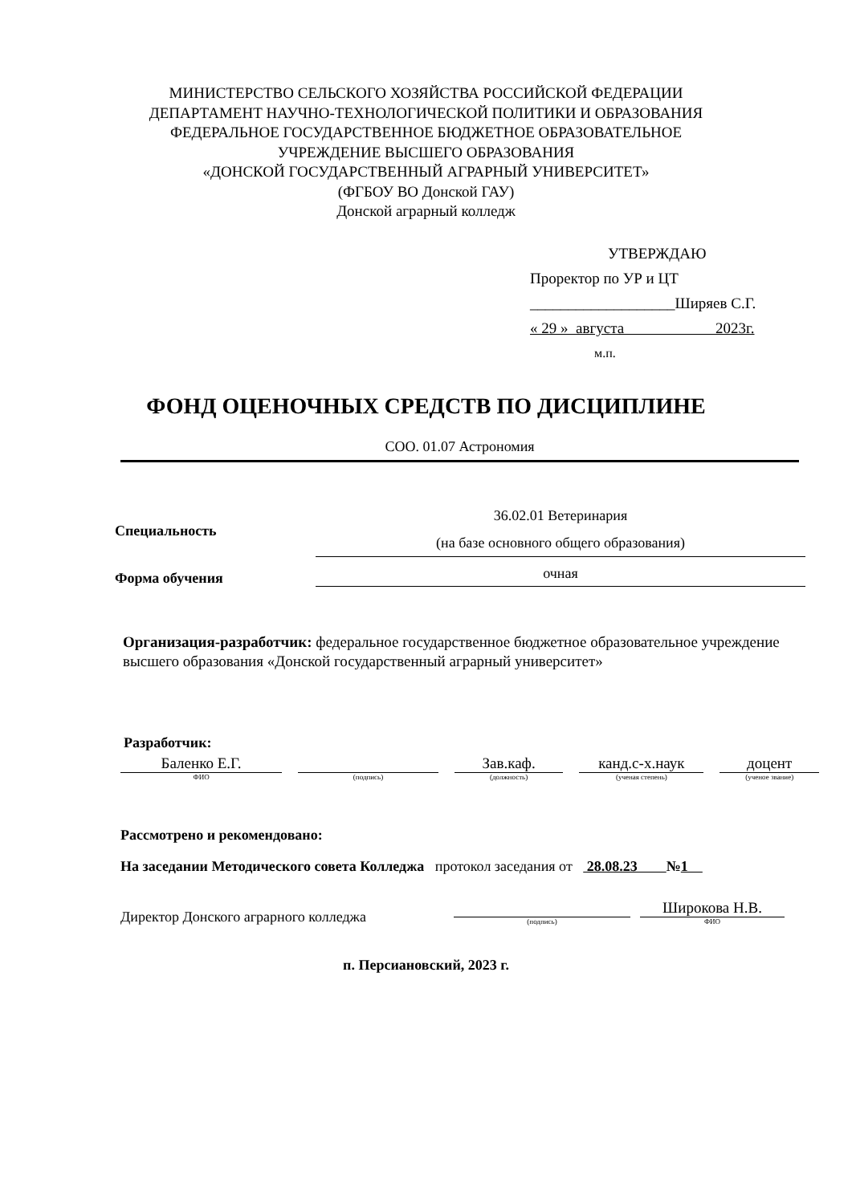МИНИСТЕРСТВО СЕЛЬСКОГО ХОЗЯЙСТВА РОССИЙСКОЙ ФЕДЕРАЦИИ
ДЕПАРТАМЕНТ НАУЧНО-ТЕХНОЛОГИЧЕСКОЙ ПОЛИТИКИ И ОБРАЗОВАНИЯ
ФЕДЕРАЛЬНОЕ ГОСУДАРСТВЕННОЕ БЮДЖЕТНОЕ ОБРАЗОВАТЕЛЬНОЕ
УЧРЕЖДЕНИЕ ВЫСШЕГО ОБРАЗОВАНИЯ
«ДОНСКОЙ ГОСУДАРСТВЕННЫЙ АГРАРНЫЙ УНИВЕРСИТЕТ»
(ФГБОУ ВО Донской ГАУ)
Донской аграрный колледж
УТВЕРЖДАЮ
Проректор по УР и ЦТ
___________________Ширяев С.Г.
« 29 » августа 2023г.
м.п.
ФОНД ОЦЕНОЧНЫХ СРЕДСТВ ПО ДИСЦИПЛИНЕ
СОО. 01.07 Астрономия
Специальность
36.02.01 Ветеринария
(на базе основного общего образования)
Форма обучения
очная
Организация-разработчик: федеральное государственное бюджетное образовательное учреждение высшего образования «Донской государственный аграрный университет»
Разработчик:
Баленко Е.Г.
ФИО
(подпись)
Зав.каф.
(должность)
канд.с-х.наук
(ученая степень)
доцент
(ученое звание)
Рассмотрено и рекомендовано:
На заседании Методического совета Колледжа протокол заседания от 28.08.23 №1
Директор Донского аграрного колледжа
(подпись)
Широкова Н.В.
ФИО
п. Персиановский, 2023 г.